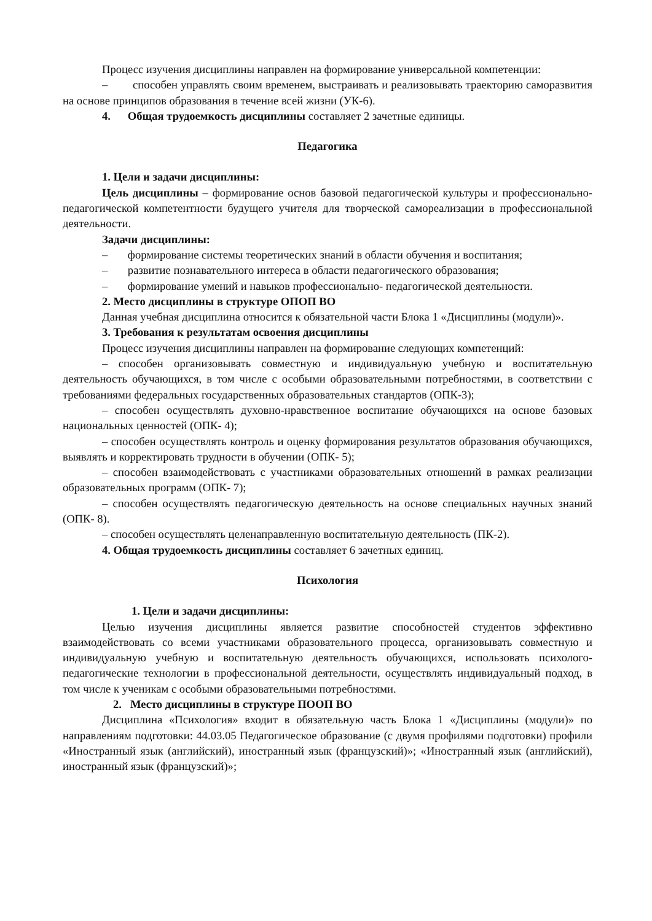Процесс изучения дисциплины направлен на формирование универсальной компетенции:
– способен управлять своим временем, выстраивать и реализовывать траекторию саморазвития на основе принципов образования в течение всей жизни (УК-6).
4. Общая трудоемкость дисциплины составляет 2 зачетные единицы.
Педагогика
1. Цели и задачи дисциплины:
Цель дисциплины – формирование основ базовой педагогической культуры и профессионально-педагогической компетентности будущего учителя для творческой самореализации в профессиональной деятельности.
Задачи дисциплины:
– формирование системы теоретических знаний в области обучения и воспитания;
– развитие познавательного интереса в области педагогического образования;
– формирование умений и навыков профессионально- педагогической деятельности.
2. Место дисциплины в структуре ОПОП ВО
Данная учебная дисциплина относится к обязательной части Блока 1 «Дисциплины (модули)».
3. Требования к результатам освоения дисциплины
Процесс изучения дисциплины направлен на формирование следующих компетенций:
– способен организовывать совместную и индивидуальную учебную и воспитательную деятельность обучающихся, в том числе с особыми образовательными потребностями, в соответствии с требованиями федеральных государственных образовательных стандартов (ОПК-3);
– способен осуществлять духовно-нравственное воспитание обучающихся на основе базовых национальных ценностей (ОПК- 4);
– способен осуществлять контроль и оценку формирования результатов образования обучающихся, выявлять и корректировать трудности в обучении (ОПК- 5);
– способен взаимодействовать с участниками образовательных отношений в рамках реализации образовательных программ (ОПК- 7);
– способен осуществлять педагогическую деятельность на основе специальных научных знаний (ОПК- 8).
– способен осуществлять целенаправленную воспитательную деятельность (ПК-2).
4. Общая трудоемкость дисциплины составляет 6 зачетных единиц.
Психология
1. Цели и задачи дисциплины:
Целью изучения дисциплины является развитие способностей студентов эффективно взаимодействовать со всеми участниками образовательного процесса, организовывать совместную и индивидуальную учебную и воспитательную деятельность обучающихся, использовать психолого-педагогические технологии в профессиональной деятельности, осуществлять индивидуальный подход, в том числе к ученикам с особыми образовательными потребностями.
2. Место дисциплины в структуре ПООП ВО
Дисциплина «Психология» входит в обязательную часть Блока 1 «Дисциплины (модули)» по направлениям подготовки: 44.03.05 Педагогическое образование (с двумя профилями подготовки) профили «Иностранный язык (английский), иностранный язык (французский)»; «Иностранный язык (английский), иностранный язык (французский)»;